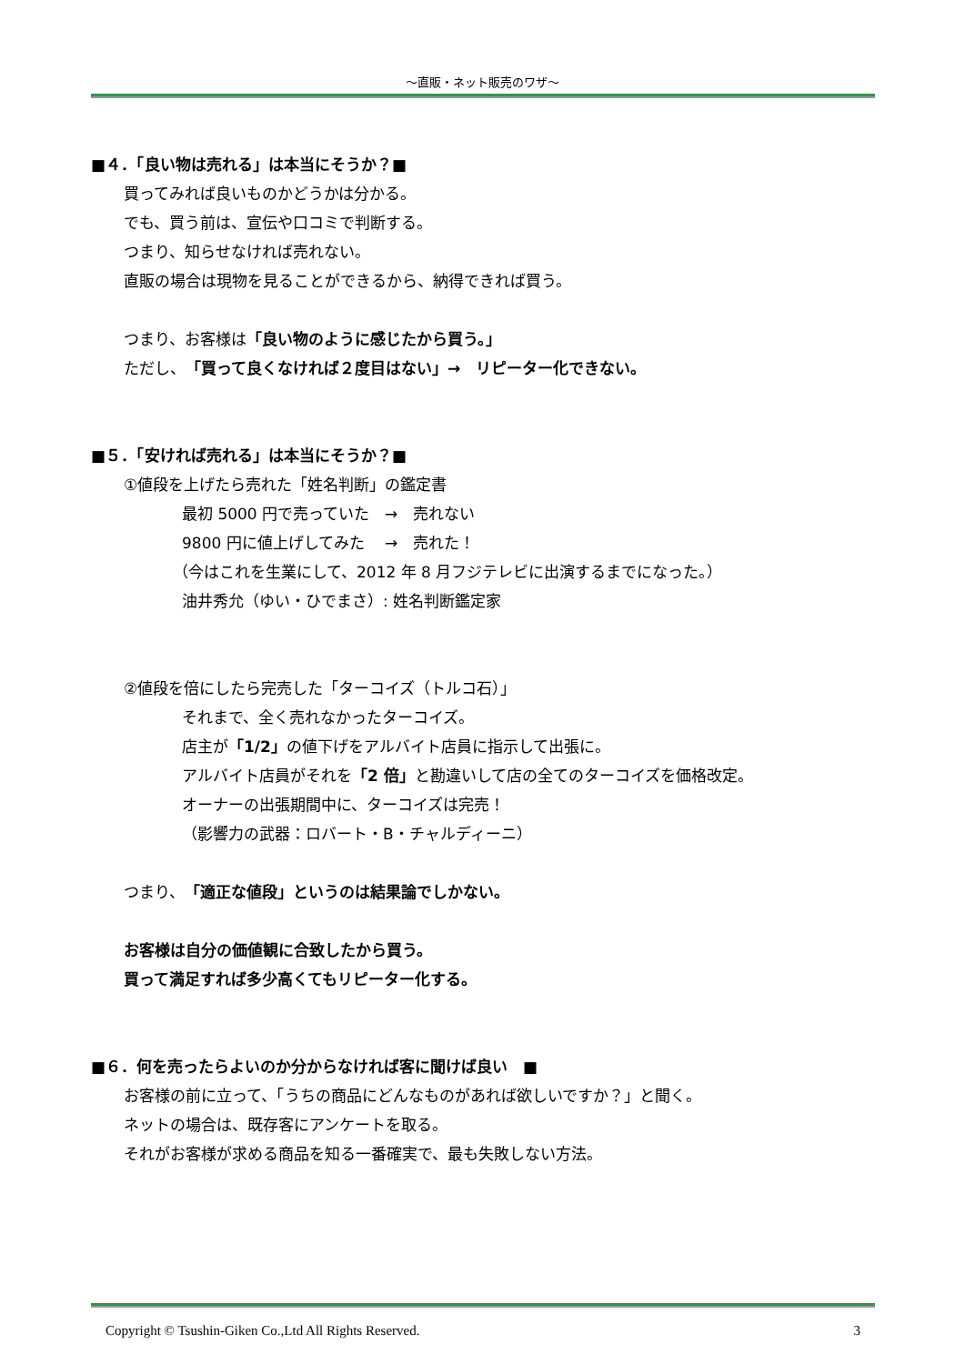～直販・ネット販売のワザ～
■４．「良い物は売れる」は本当にそうか？■
買ってみれば良いものかどうかは分かる。
でも、買う前は、宣伝や口コミで判断する。
つまり、知らせなければ売れない。
直販の場合は現物を見ることができるから、納得できれば買う。
つまり、お客様は「良い物のように感じたから買う。」
ただし、「買って良くなければ２度目はない」→　リピーター化できない。
■５．「安ければ売れる」は本当にそうか？■
①値段を上げたら売れた「姓名判断」の鑑定書
最初 5000 円で売っていた　→　売れない
9800 円に値上げしてみた　 →　売れた！
（今はこれを生業にして、2012 年 8 月フジテレビに出演するまでになった。）
油井秀允（ゆい・ひでまさ）: 姓名判断鑑定家
②値段を倍にしたら完売した「ターコイズ（トルコ石）」
それまで、全く売れなかったターコイズ。
店主が「1/2」の値下げをアルバイト店員に指示して出張に。
アルバイト店員がそれを「2 倍」と勘違いして店の全てのターコイズを価格改定。
オーナーの出張期間中に、ターコイズは完売！
（影響力の武器：ロバート・B・チャルディーニ）
つまり、「適正な値段」というのは結果論でしかない。
お客様は自分の価値観に合致したから買う。
買って満足すれば多少高くてもリピーター化する。
■６．何を売ったらよいのか分からなければ客に聞けば良い　■
お客様の前に立って、「うちの商品にどんなものがあれば欲しいですか？」と聞く。
ネットの場合は、既存客にアンケートを取る。
それがお客様が求める商品を知る一番確実で、最も失敗しない方法。
Copyright © Tsushin-Giken Co.,Ltd All Rights Reserved. 3